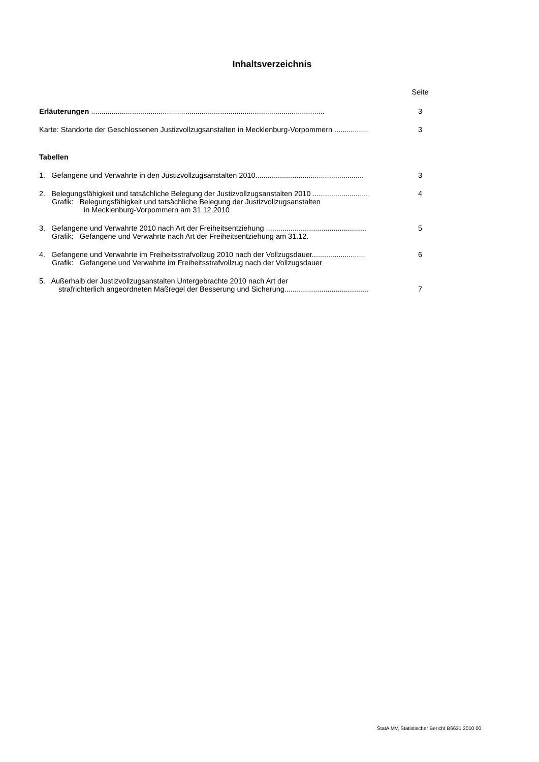Inhaltsverzeichnis
Seite
Erläuterungen ..................................................................................................................
3
Karte: Standorte der Geschlossenen Justizvollzugsanstalten in Mecklenburg-Vorpommern ................
3
Tabellen
1. Gefangene und Verwahrte in den Justizvollzugsanstalten 2010.....................................................
3
2. Belegungsfähigkeit und tatsächliche Belegung der Justizvollzugsanstalten 2010 ...........................
4
Grafik: Belegungsfähigkeit und tatsächliche Belegung der Justizvollzugsanstalten
in Mecklenburg-Vorpommern am 31.12.2010
3. Gefangene und Verwahrte 2010 nach Art der Freiheitsentziehung .................................................
5
Grafik: Gefangene und Verwahrte nach Art der Freiheitsentziehung am 31.12.
4. Gefangene und Verwahrte im Freiheitsstrafvollzug 2010 nach der Vollzugsdauer..........................
6
Grafik: Gefangene und Verwahrte im Freiheitsstrafvollzug nach der Vollzugsdauer
5. Außerhalb der Justizvollzugsanstalten Untergebrachte 2010 nach Art der
strafrichterlich angeordneten Maßregel der Besserung und Sicherung.........................................
7
StatA MV, Statistischer Bericht B6631 2010 00